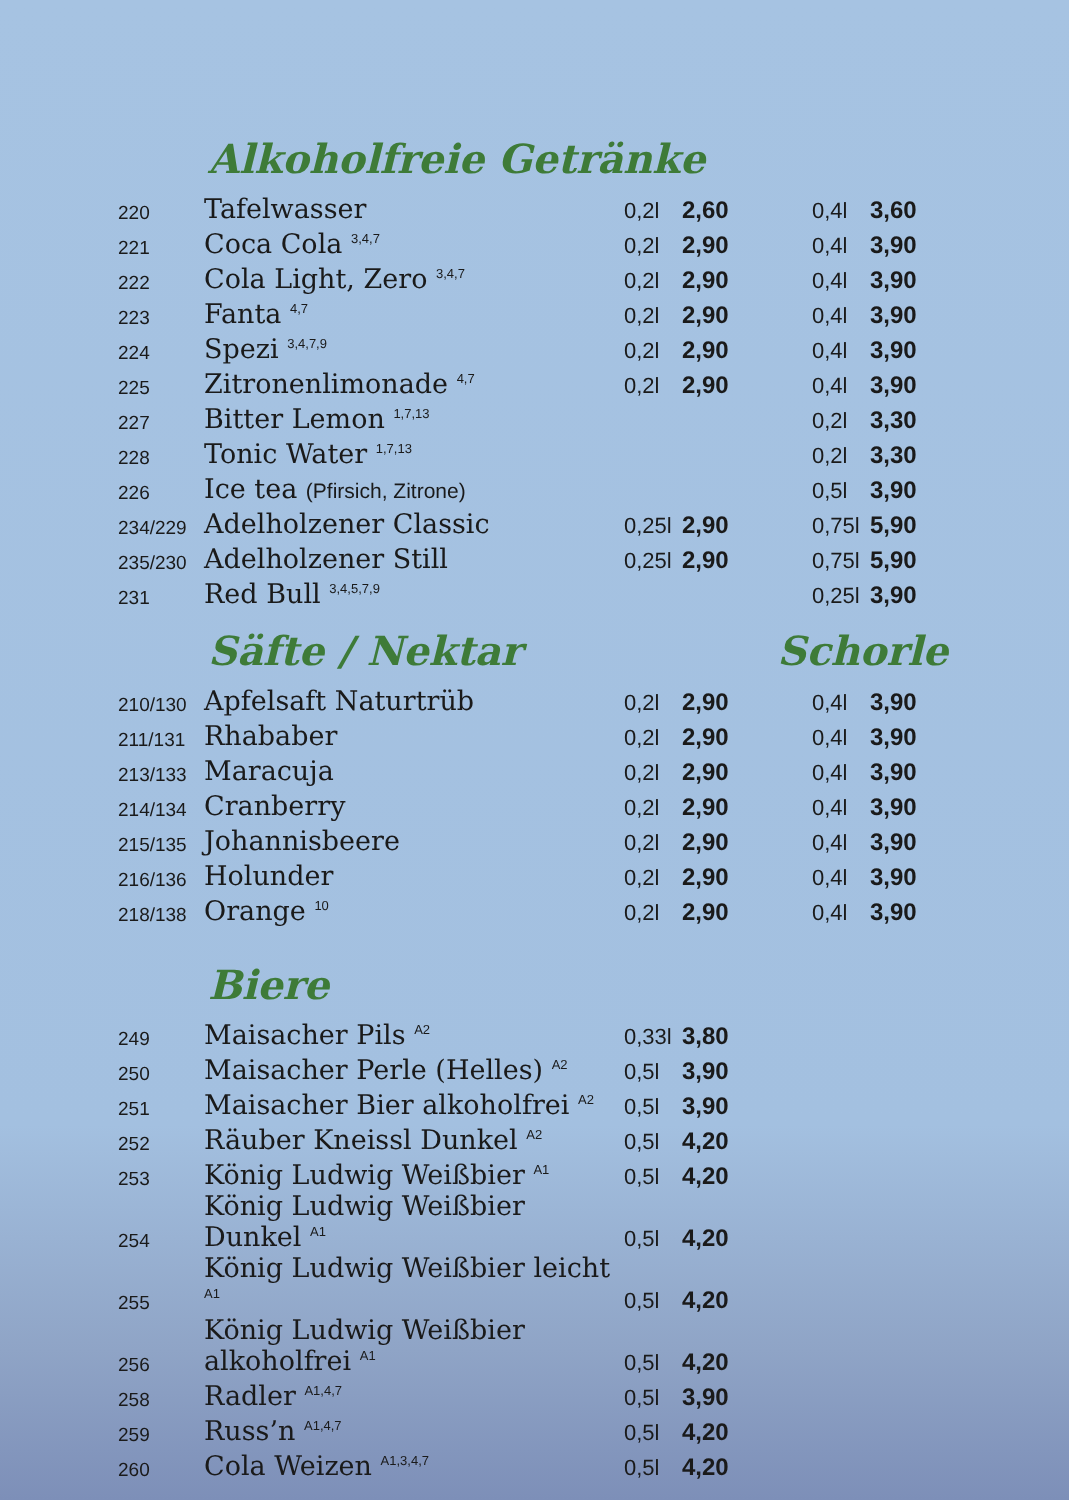Alkoholfreie Getränke
| 220 | Tafelwasser | 0,2l | 2,60 | 0,4l | 3,60 |
| 221 | Coca Cola <sup>3,4,7</sup> | 0,2l | 2,90 | 0,4l | 3,90 |
| 222 | Cola Light, Zero <sup>3,4,7</sup> | 0,2l | 2,90 | 0,4l | 3,90 |
| 223 | Fanta <sup>4,7</sup> | 0,2l | 2,90 | 0,4l | 3,90 |
| 224 | Spezi <sup>3,4,7,9</sup> | 0,2l | 2,90 | 0,4l | 3,90 |
| 225 | Zitronenlimonade <sup>4,7</sup> | 0,2l | 2,90 | 0,4l | 3,90 |
| 227 | Bitter Lemon <sup>1,7,13</sup> | | | 0,2l | 3,30 |
| 228 | Tonic Water <sup>1,7,13</sup> | | | 0,2l | 3,30 |
| 226 | Ice tea (Pfirsich, Zitrone) | | | 0,5l | 3,90 |
| 234/229 | Adelholzener Classic | 0,25l | 2,90 | 0,75l | 5,90 |
| 235/230 | Adelholzener Still | 0,25l | 2,90 | 0,75l | 5,90 |
| 231 | Red Bull <sup>3,4,5,7,9</sup> | | | 0,25l | 3,90 |
Säfte / Nektar Schorle
| 210/130 | Apfelsaft Naturtrüb | 0,2l | 2,90 | 0,4l | 3,90 |
| 211/131 | Rhababer | 0,2l | 2,90 | 0,4l | 3,90 |
| 213/133 | Maracuja | 0,2l | 2,90 | 0,4l | 3,90 |
| 214/134 | Cranberry | 0,2l | 2,90 | 0,4l | 3,90 |
| 215/135 | Johannisbeere | 0,2l | 2,90 | 0,4l | 3,90 |
| 216/136 | Holunder | 0,2l | 2,90 | 0,4l | 3,90 |
| 218/138 | Orange <sup>10</sup> | 0,2l | 2,90 | 0,4l | 3,90 |
Biere
| 249 | Maisacher Pils <sup>A2</sup> | 0,33l | 3,80 |
| 250 | Maisacher Perle (Helles) <sup>A2</sup> | 0,5l | 3,90 |
| 251 | Maisacher Bier alkoholfrei <sup>A2</sup> | 0,5l | 3,90 |
| 252 | Räuber Kneissl Dunkel <sup>A2</sup> | 0,5l | 4,20 |
| 253 | König Ludwig Weißbier <sup>A1</sup> | 0,5l | 4,20 |
| 254 | König Ludwig Weißbier Dunkel <sup>A1</sup> | 0,5l | 4,20 |
| 255 | König Ludwig Weißbier leicht <sup>A1</sup> | 0,5l | 4,20 |
| 256 | König Ludwig Weißbier alkoholfrei <sup>A1</sup> | 0,5l | 4,20 |
| 258 | Radler <sup>A1,4,7</sup> | 0,5l | 3,90 |
| 259 | Russ’n <sup>A1,4,7</sup> | 0,5l | 4,20 |
| 260 | Cola Weizen <sup>A1,3,4,7</sup> | 0,5l | 4,20 |